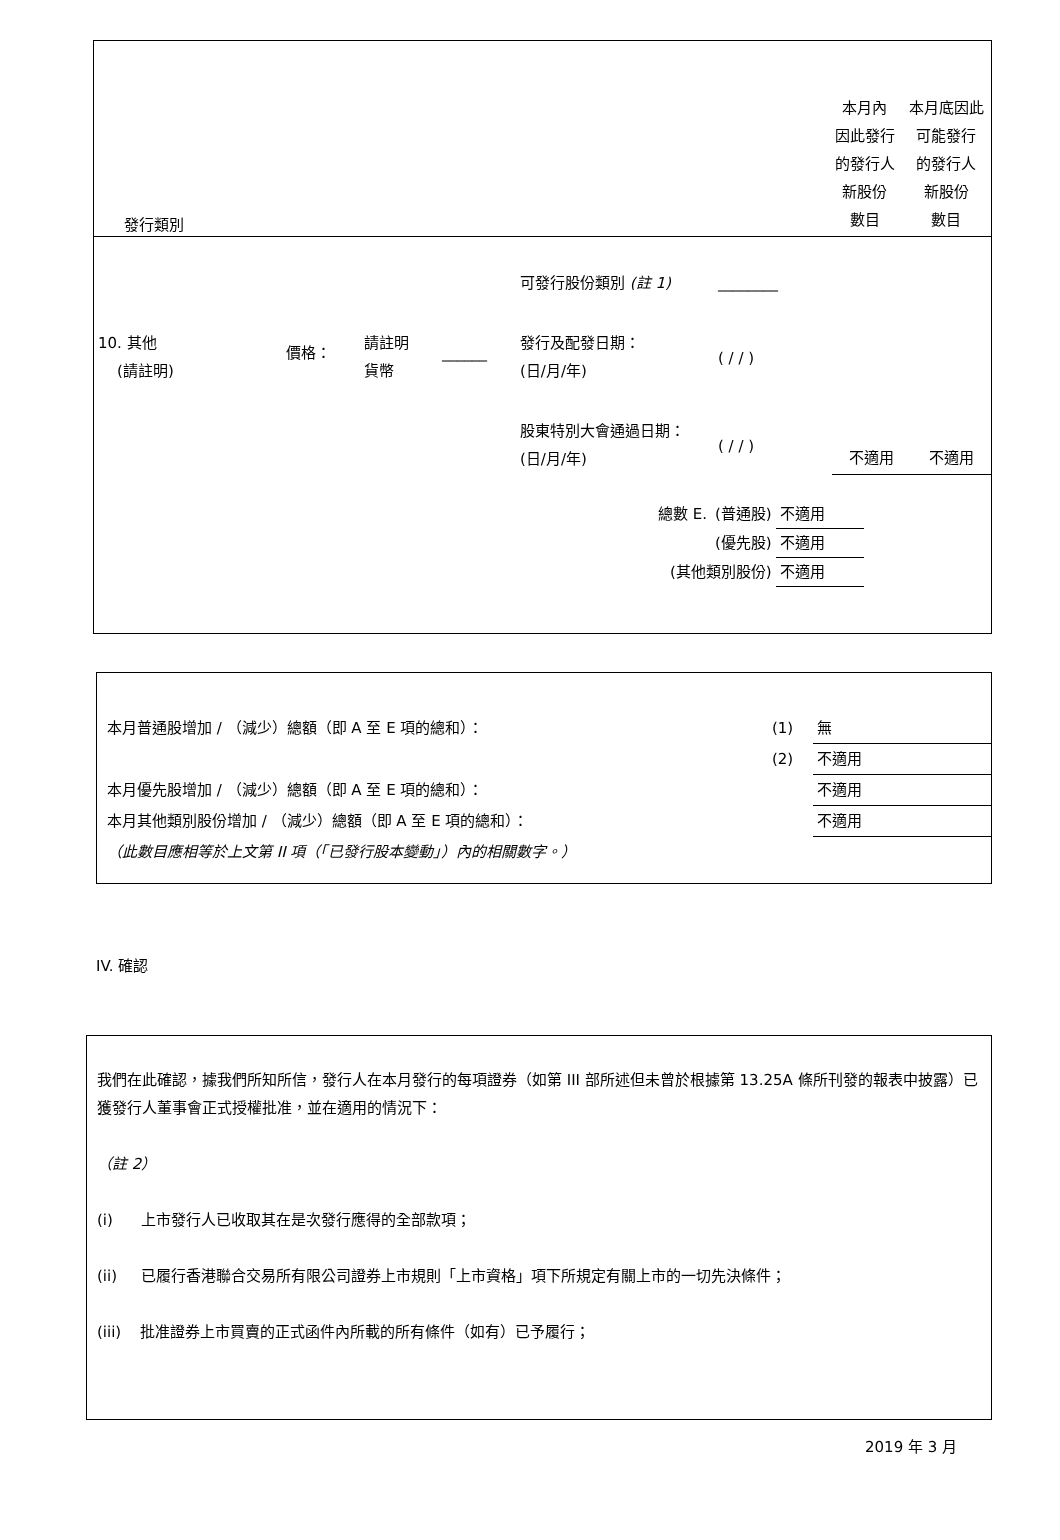| 發行類別 | 本月內 因此發行 的發行人 新股份 數目 | 本月底因此 可能發行 的發行人 新股份 數目 |
| | | | | 可發行股份類別 (註 1) | ________ | | |
| 10. 其他 (請註明) | 價格： | 請註明 貨幣 | ______ | 發行及配發日期： (日/月/年) | ( / / ) | | |
| | | | | 股東特別大會通過日期： (日/月/年) | ( / / ) | 不適用 | 不適用 |
| 總數 E. | (普通股) | 不適用 |
| | (優先股) | 不適用 |
| (其他類別股份) | | 不適用 |
| 本月普通股增加 / （減少）總額（即 A 至 E 項的總和）： | (1) | 無 |
| | (2) | 不適用 |
| 本月優先股增加 / （減少）總額（即 A 至 E 項的總和）： | | 不適用 |
| 本月其他類別股份增加 / （減少）總額（即 A 至 E 項的總和）： | | 不適用 |
| （此數目應相等於上文第 II 項（「已發行股本變動」）內的相關數字。） | | |
IV. 確認
我們在此確認，據我們所知所信，發行人在本月發行的每項證券（如第 III 部所述但未曾於根據第 13.25A 條所刊發的報表中披露）已獲發行人董事會正式授權批准，並在適用的情況下：
（註 2）
(i) 上市發行人已收取其在是次發行應得的全部款項；
(ii) 已履行香港聯合交易所有限公司證券上市規則「上市資格」項下所規定有關上市的一切先決條件；
(iii) 批准證券上市買賣的正式函件內所載的所有條件（如有）已予履行；
2019 年 3 月